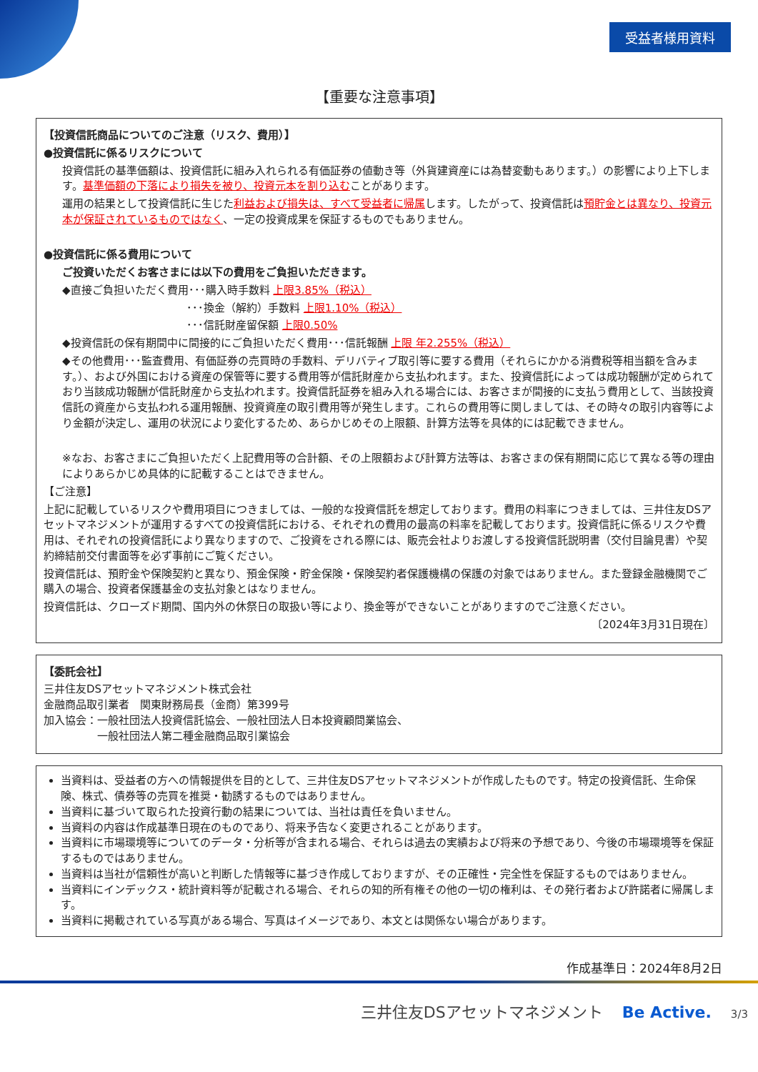受益者様用資料
【重要な注意事項】
【投資信託商品についてのご注意（リスク、費用）】
●投資信託に係るリスクについて
投資信託の基準価額は、投資信託に組み入れられる有価証券の値動き等（外貨建資産には為替変動もあります。）の影響により上下します。基準価額の下落により損失を被り、投資元本を割り込むことがあります。
運用の結果として投資信託に生じた利益および損失は、すべて受益者に帰属します。したがって、投資信託は預貯金とは異なり、投資元本が保証されているものではなく、一定の投資成果を保証するものでもありません。
●投資信託に係る費用について
ご投資いただくお客さまには以下の費用をご負担いただきます。
◆直接ご負担いただく費用･･･購入時手数料 上限3.85%（税込）
･･･換金（解約）手数料 上限1.10%（税込）
･･･信託財産留保額 上限0.50%
◆投資信託の保有期間中に間接的にご負担いただく費用･･･信託報酬 上限 年2.255%（税込）
◆その他費用･･･監査費用、有価証券の売買時の手数料、デリバティブ取引等に要する費用（それらにかかる消費税等相当額を含みます。）、および外国における資産の保管等に要する費用等が信託財産から支払われます。また、投資信託によっては成功報酬が定められており当該成功報酬が信託財産から支払われます。投資信託証券を組み入れる場合には、お客さまが間接的に支払う費用として、当該投資信託の資産から支払われる運用報酬、投資資産の取引費用等が発生します。これらの費用等に関しましては、その時々の取引内容等により金額が決定し、運用の状況により変化するため、あらかじめその上限額、計算方法等を具体的には記載できません。
※なお、お客さまにご負担いただく上記費用等の合計額、その上限額および計算方法等は、お客さまの保有期間に応じて異なる等の理由によりあらかじめ具体的に記載することはできません。
【ご注意】
上記に記載しているリスクや費用項目につきましては、一般的な投資信託を想定しております。費用の料率につきましては、三井住友DSアセットマネジメントが運用するすべての投資信託における、それぞれの費用の最高の料率を記載しております。投資信託に係るリスクや費用は、それぞれの投資信託により異なりますので、ご投資をされる際には、販売会社よりお渡しする投資信託説明書（交付目論見書）や契約締結前交付書面等を必ず事前にご覧ください。
投資信託は、預貯金や保険契約と異なり、預金保険・貯金保険・保険契約者保護機構の保護の対象ではありません。また登録金融機関でご購入の場合、投資者保護基金の支払対象とはなりません。
投資信託は、クローズド期間、国内外の休祭日の取扱い等により、換金等ができないことがありますのでご注意ください。
〔2024年3月31日現在〕
【委託会社】
三井住友DSアセットマネジメント株式会社
金融商品取引業者　関東財務局長（金商）第399号
加入協会：一般社団法人投資信託協会、一般社団法人日本投資顧問業協会、
　　　　　一般社団法人第二種金融商品取引業協会
当資料は、受益者の方への情報提供を目的として、三井住友DSアセットマネジメントが作成したものです。特定の投資信託、生命保険、株式、債券等の売買を推奨・勧誘するものではありません。
当資料に基づいて取られた投資行動の結果については、当社は責任を負いません。
当資料の内容は作成基準日現在のものであり、将来予告なく変更されることがあります。
当資料に市場環境等についてのデータ・分析等が含まれる場合、それらは過去の実績および将来の予想であり、今後の市場環境等を保証するものではありません。
当資料は当社が信頼性が高いと判断した情報等に基づき作成しておりますが、その正確性・完全性を保証するものではありません。
当資料にインデックス・統計資料等が記載される場合、それらの知的所有権その他の一切の権利は、その発行者および許諾者に帰属します。
当資料に掲載されている写真がある場合、写真はイメージであり、本文とは関係ない場合があります。
作成基準日：2024年8月2日
三井住友DSアセットマネジメント Be Active. 3/3